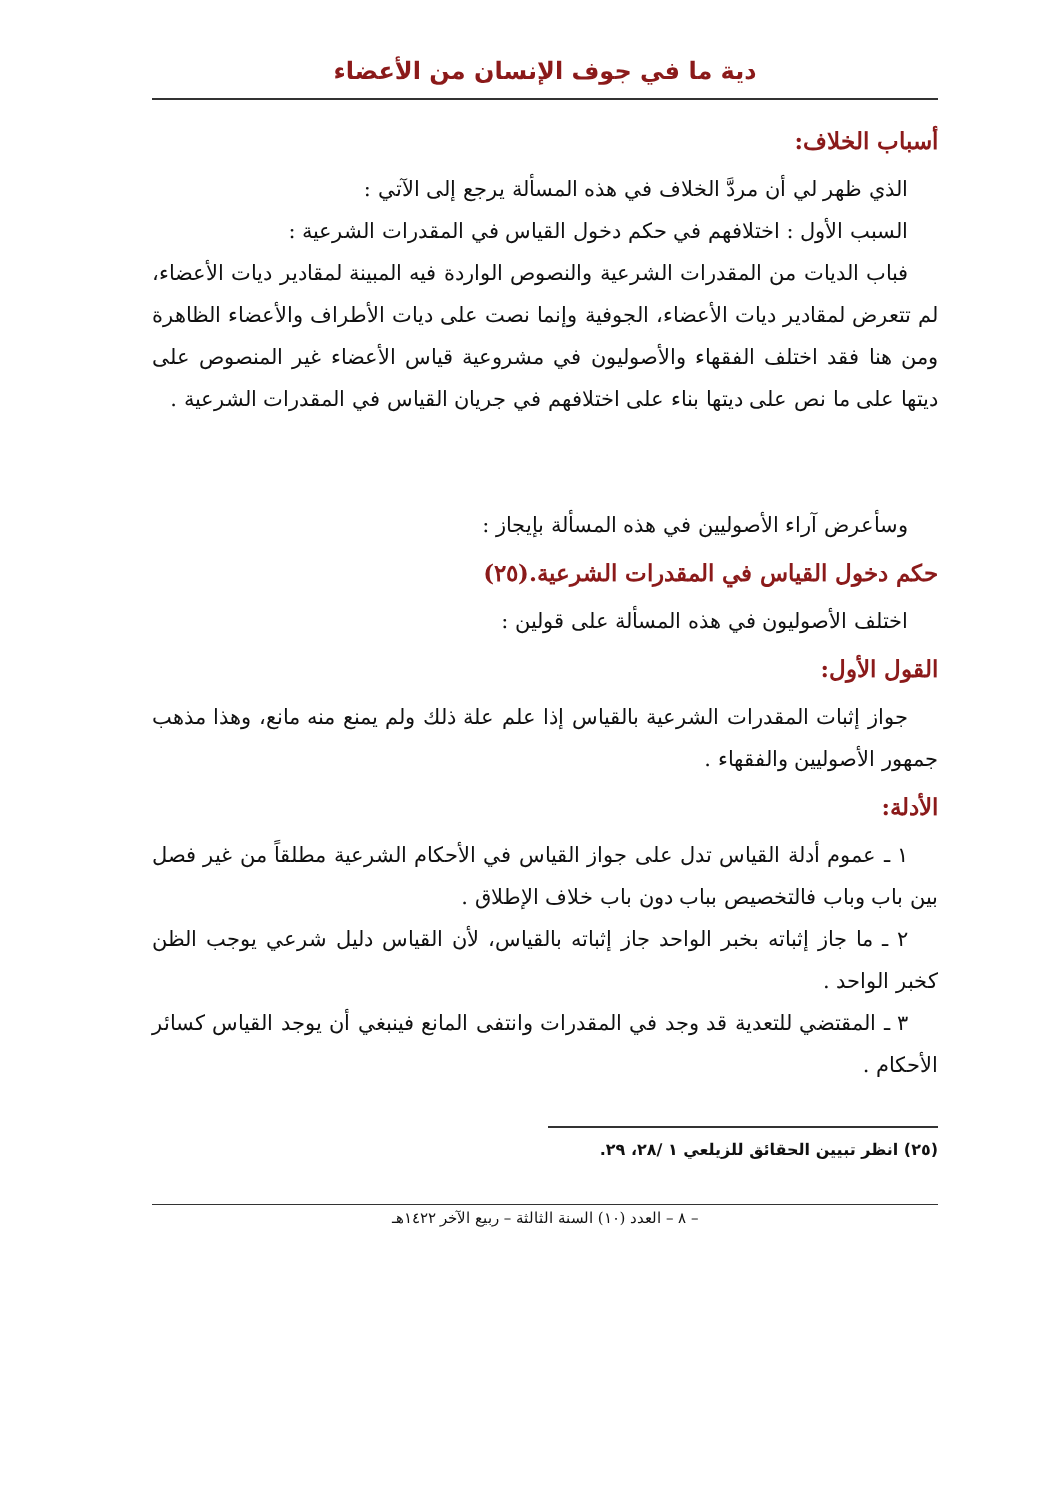دية ما في جوف الإنسان من الأعضاء
أسباب الخلاف:
الذي ظهر لي أن مردَّ الخلاف في هذه المسألة يرجع إلى الآتي :
السبب الأول : اختلافهم في حكم دخول القياس في المقدرات الشرعية :
فباب الديات من المقدرات الشرعية والنصوص الواردة فيه المبينة لمقادير ديات الأعضاء، لم تتعرض لمقادير ديات الأعضاء، الجوفية وإنما نصت على ديات الأطراف والأعضاء الظاهرة ومن هنا فقد اختلف الفقهاء والأصوليون في مشروعية قياس الأعضاء غير المنصوص على ديتها على ما نص على ديتها بناء على اختلافهم في جريان القياس في المقدرات الشرعية .
وسأعرض آراء الأصوليين في هذه المسألة بإيجاز :
حكم دخول القياس في المقدرات الشرعية.(٢٥)
اختلف الأصوليون في هذه المسألة على قولين :
القول الأول:
جواز إثبات المقدرات الشرعية بالقياس إذا علم علة ذلك ولم يمنع منه مانع، وهذا مذهب جمهور الأصوليين والفقهاء .
الأدلة:
١ ـ عموم أدلة القياس تدل على جواز القياس في الأحكام الشرعية مطلقاً من غير فصل بين باب وباب فالتخصيص بباب دون باب خلاف الإطلاق .
٢ ـ ما جاز إثباته بخبر الواحد جاز إثباته بالقياس، لأن القياس دليل شرعي يوجب الظن كخبر الواحد .
٣ ـ المقتضي للتعدية قد وجد في المقدرات وانتفى المانع فينبغي أن يوجد القياس كسائر الأحكام .
(٢٥) انظر تبيين الحقائق للزيلعي ١ /٢٨، ٢٩.
– ٨ – العدد (١٠) السنة الثالثة – ربيع الآخر ١٤٢٢هـ